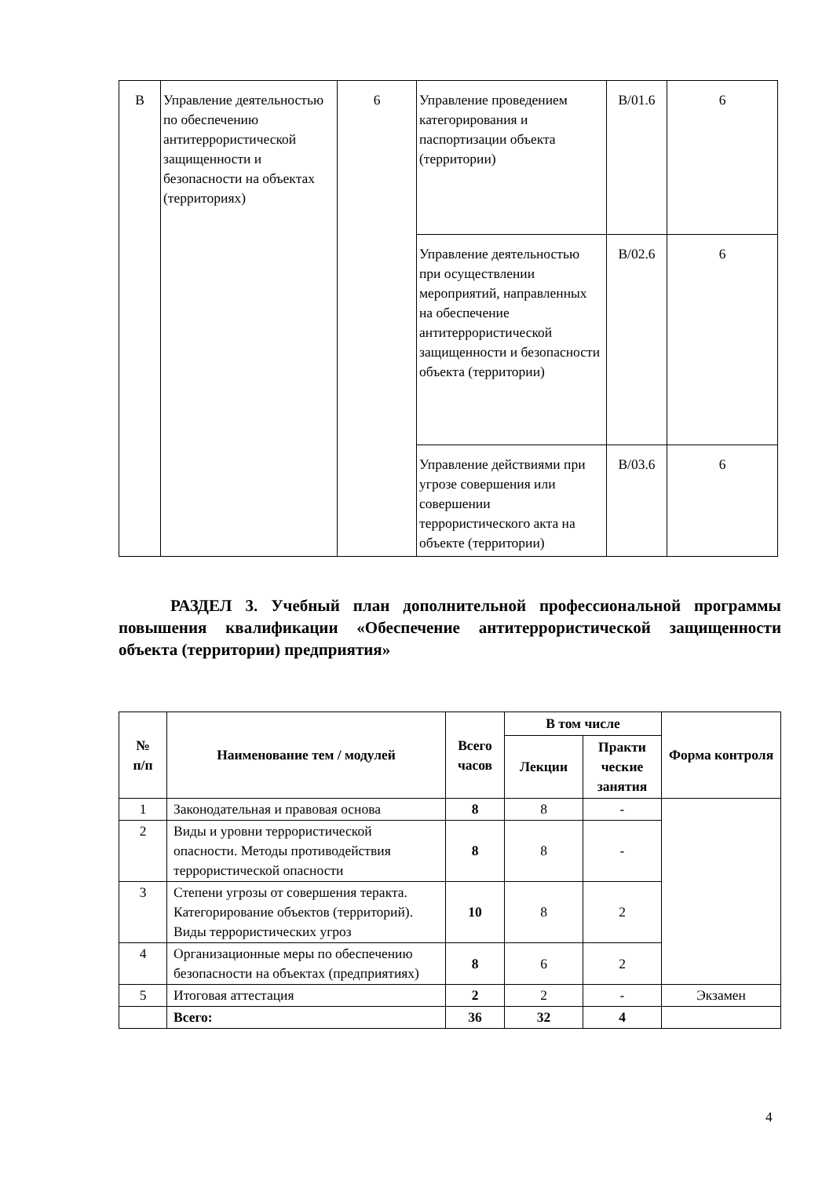| B | Управление деятельностью по обеспечению антитеррористической защищенности и безопасности на объектах (территориях) | 6 | Управление проведением категорирования и паспортизации объекта (территории) | B/01.6 | 6 |
| | | | Управление деятельностью при осуществлении мероприятий, направленных на обеспечение антитеррористической защищенности и безопасности объекта (территории) | B/02.6 | 6 |
| | | | Управление действиями при угрозе совершения или совершении террористического акта на объекте (территории) | B/03.6 | 6 |
РАЗДЕЛ 3. Учебный план дополнительной профессиональной программы повышения квалификации «Обеспечение антитеррористической защищенности объекта (территории) предприятия»
| № п/п | Наименование тем / модулей | Всего часов | В том числе | | Форма контроля |
| --- | --- | --- | --- | --- | --- |
| | | | Лекции | Практи ческие занятия | |
| 1 | Законодательная и правовая основа | 8 | 8 | - | |
| 2 | Виды и уровни террористической опасности. Методы противодействия террористической опасности | 8 | 8 | - | |
| 3 | Степени угрозы от совершения теракта. Категорирование объектов (территорий). Виды террористических угроз | 10 | 8 | 2 | |
| 4 | Организационные меры по обеспечению безопасности на объектах (предприятиях) | 8 | 6 | 2 | |
| 5 | Итоговая аттестация | 2 | 2 | - | Экзамен |
| | Всего: | 36 | 32 | 4 | |
4